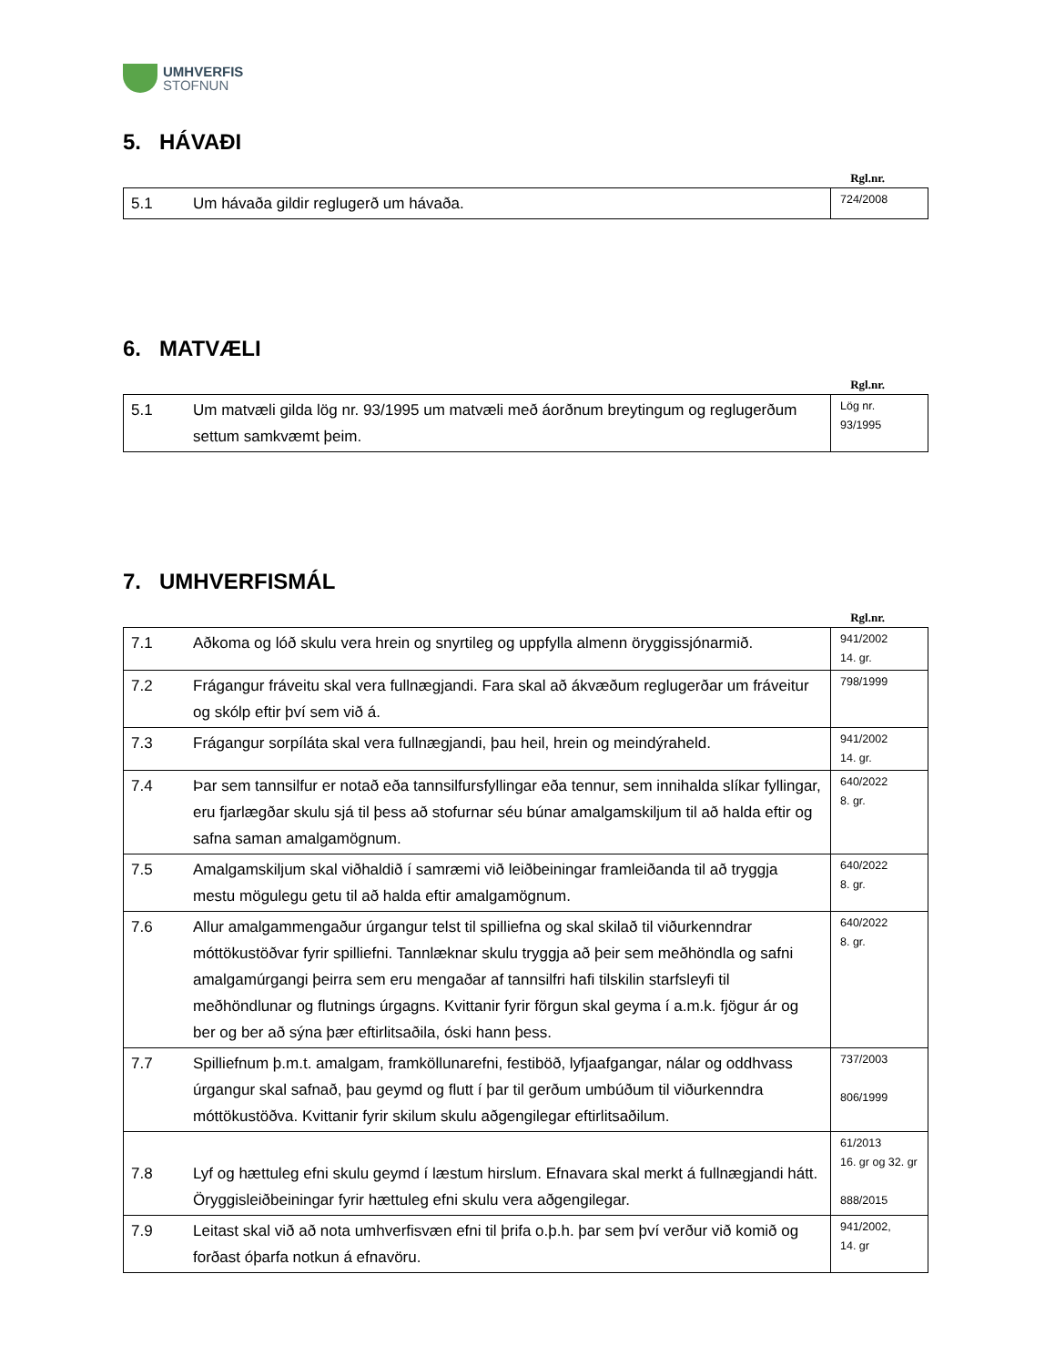UMHVERFIS
STOFNUN
5. HÁVAÐI
Rgl.nr.
| 5.1 | Um hávaða gildir reglugerð um hávaða. | 724/2008 |
6. MATVÆLI
Rgl.nr.
| 5.1 | Um matvæli gilda lög nr. 93/1995 um matvæli með áorðnum breytingum og reglugerðum settum samkvæmt þeim. | Lög nr. 93/1995 |
7. UMHVERFISMÁL
Rgl.nr.
| 7.1 | Aðkoma og lóð skulu vera hrein og snyrtileg og uppfylla almenn öryggissjónarmið. | 941/2002 14. gr. |
| 7.2 | Frágangur fráveitu skal vera fullnægjandi. Fara skal að ákvæðum reglugerðar um fráveitur og skólp eftir því sem við á. | 798/1999 |
| 7.3 | Frágangur sorpíláta skal vera fullnægjandi, þau heil, hrein og meindýraheld. | 941/2002 14. gr. |
| 7.4 | Þar sem tannsilfur er notað eða tannsilfursfyllingar eða tennur, sem innihalda slíkar fyllingar, eru fjarlægðar skulu sjá til þess að stofurnar séu búnar amalgamskiljum til að halda eftir og safna saman amalgamögnum. | 640/2022 8. gr. |
| 7.5 | Amalgamskiljum skal viðhaldið í samræmi við leiðbeiningar framleiðanda til að tryggja mestu mögulegu getu til að halda eftir amalgamögnum. | 640/2022 8. gr. |
| 7.6 | Allur amalgammengaður úrgangur telst til spilliefna og skal skilað til viðurkenndrar móttökustöðvar fyrir spilliefni. Tannlæknar skulu tryggja að þeir sem meðhöndla og safni amalgamúrgangi þeirra sem eru mengaðar af tannsilfri hafi tilskilin starfsleyfi til meðhöndlunar og flutnings úrgagns. Kvittanir fyrir förgun skal geyma í a.m.k. fjögur ár og ber og ber að sýna þær eftirlitsaðila, óski hann þess. | 640/2022 8. gr. |
| 7.7 | Spilliefnum þ.m.t. amalgam, framköllunarefni, festiböð, lyfjaafgangar, nálar og oddhvass úrgangur skal safnað, þau geymd og flutt í þar til gerðum umbúðum til viðurkenndra móttökustöðva. Kvittanir fyrir skilum skulu aðgengilegar eftirlitsaðilum. | 737/2003 806/1999 |
| 7.8 | Lyf og hættuleg efni skulu geymd í læstum hirslum. Efnavara skal merkt á fullnægjandi hátt. Öryggisleiðbeiningar fyrir hættuleg efni skulu vera aðgengilegar. | 61/2013 16. gr og 32. gr 888/2015 |
| 7.9 | Leitast skal við að nota umhverfisvæn efni til þrifa o.þ.h. þar sem því verður við komið og forðast óþarfa notkun á efnavöru. | 941/2002, 14. gr |